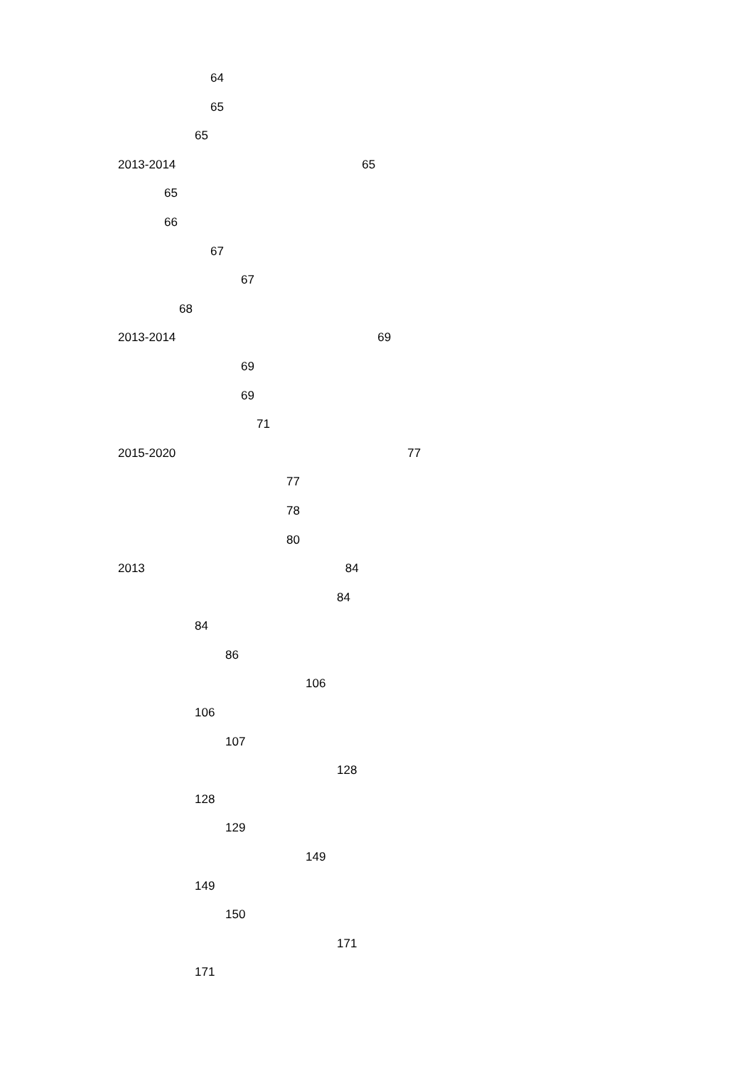64
65
65
2013-2014 65
65
66
67
67
68
2013-2014 69
69
69
71
2015-2020 77
77
78
80
2013 84
84
84
86
106
106
107
128
128
129
149
149
150
171
171